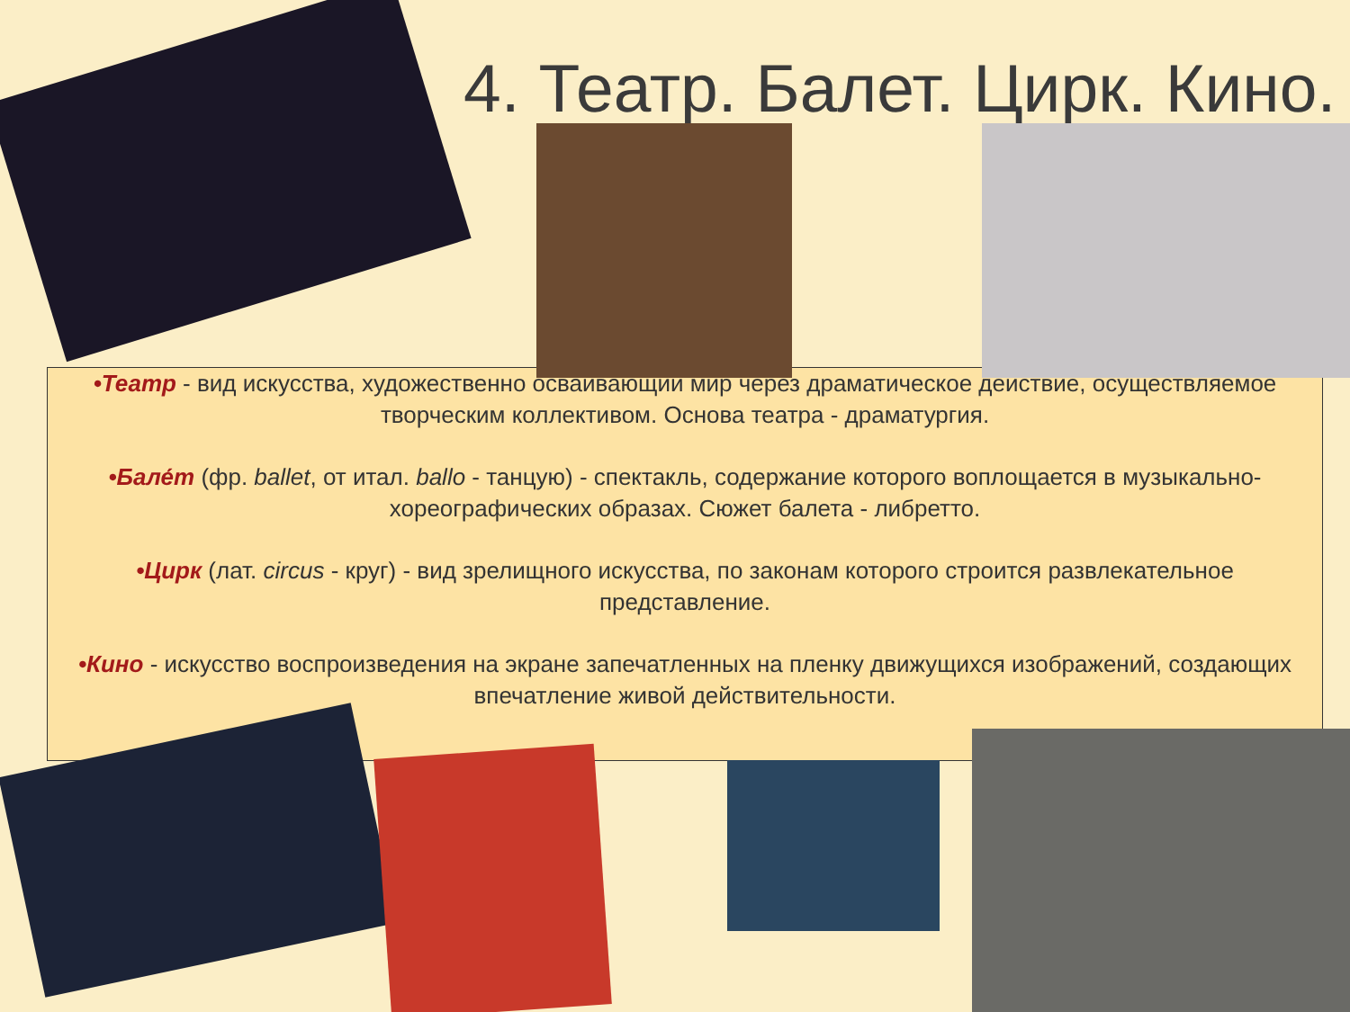4. Театр. Балет. Цирк. Кино.
•Театр - вид искусства, художественно осваивающий мир через драматическое действие, осуществляемое творческим коллективом. Основа театра - драматургия.
•Бале́т (фр. ballet, от итал. ballo - танцую) - спектакль, содержание которого воплощается в музыкально-хореографических образах. Сюжет балета - либретто.
•Цирк (лат. circus - круг) - вид зрелищного искусства, по законам которого строится развлекательное представление.
•Кино - искусство воспроизведения на экране запечатленных на пленку движущихся изображений, создающих впечатление живой действительности.